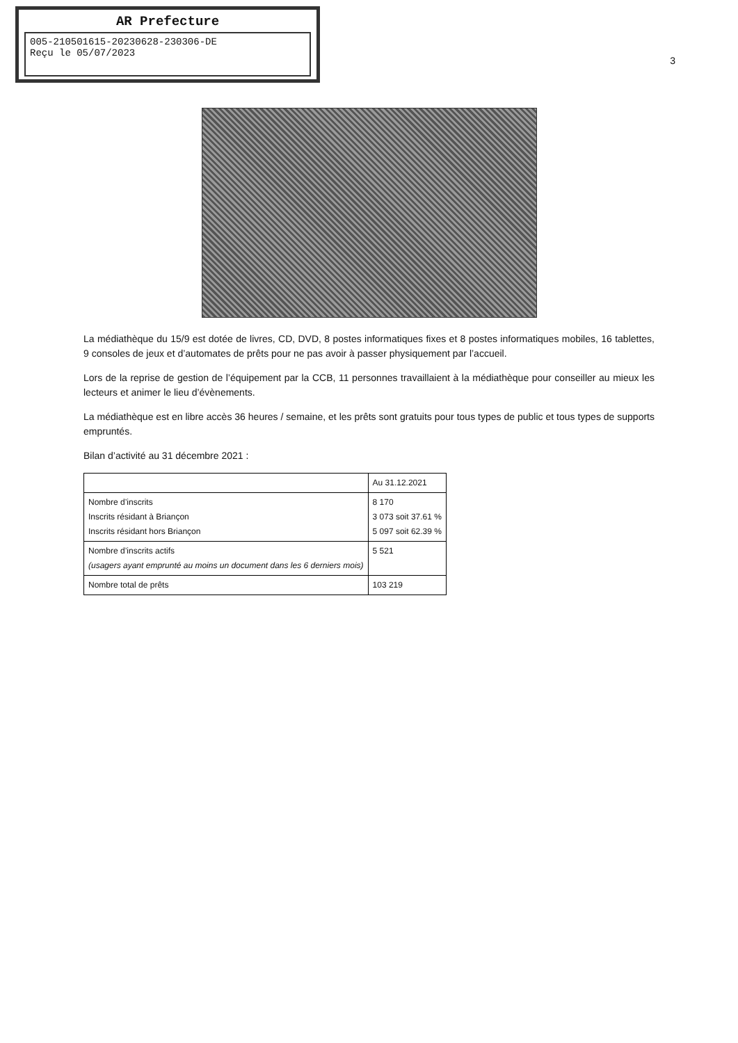AR Prefecture
005-210501615-20230628-230306-DE
Reçu le 05/07/2023
3
La médiathèque du 15/9 est dotée de livres, CD, DVD, 8 postes informatiques fixes et 8 postes informatiques mobiles, 16 tablettes, 9 consoles de jeux et d’automates de prêts pour ne pas avoir à passer physiquement par l’accueil.
Lors de la reprise de gestion de l’équipement par la CCB, 11 personnes travaillaient à la médiathèque pour conseiller au mieux les lecteurs et animer le lieu d’évènements.
La médiathèque est en libre accès 36 heures / semaine, et les prêts sont gratuits pour tous types de public et tous types de supports empruntés.
Bilan d’activité au 31 décembre 2021 :
| | Au 31.12.2021 |
| --- | --- |
| Nombre d’inscrits Inscrits résidant à Briançon Inscrits résidant hors Briançon | 8 170 3 073 soit 37.61 % 5 097 soit 62.39 % |
| Nombre d’inscrits actifs (usagers ayant emprunté au moins un document dans les 6 derniers mois) | 5 521 |
| Nombre total de prêts | 103 219 |